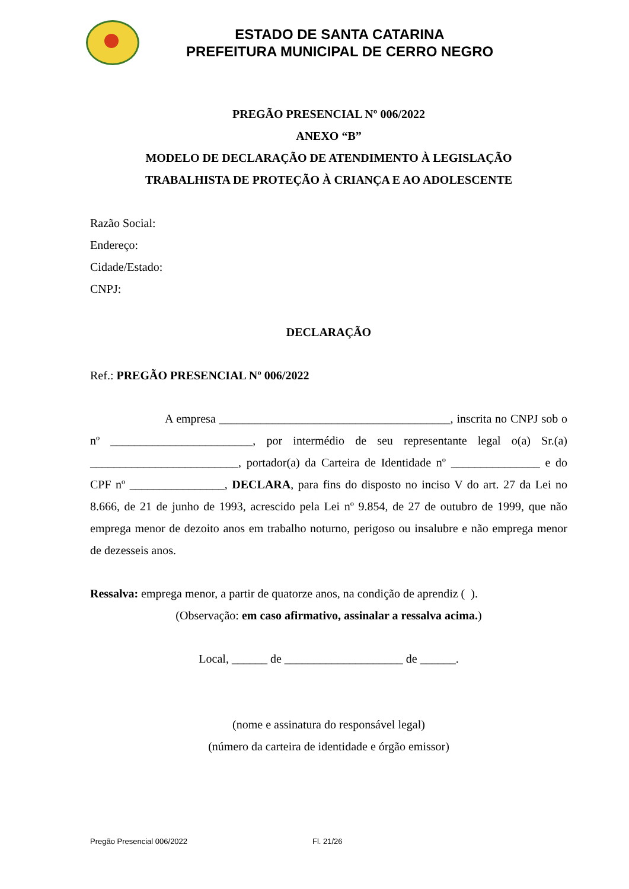ESTADO DE SANTA CATARINA
PREFEITURA MUNICIPAL DE CERRO NEGRO
PREGÃO PRESENCIAL Nº 006/2022
ANEXO “B”
MODELO DE DECLARAÇÃO DE ATENDIMENTO À LEGISLAÇÃO
TRABALHISTA DE PROTEÇÃO À CRIANÇA E AO ADOLESCENTE
Razão Social:
Endereço:
Cidade/Estado:
CNPJ:
DECLARAÇÃO
Ref.: PREGÃO PRESENCIAL Nº 006/2022
A empresa _______________________________________, inscrita no CNPJ sob o nº ________________________, por intermédio de seu representante legal o(a) Sr.(a) _________________________, portador(a) da Carteira de Identidade nº _______________ e do CPF nº ________________, DECLARA, para fins do disposto no inciso V do art. 27 da Lei no 8.666, de 21 de junho de 1993, acrescido pela Lei nº 9.854, de 27 de outubro de 1999, que não emprega menor de dezoito anos em trabalho noturno, perigoso ou insalubre e não emprega menor de dezesseis anos.
Ressalva: emprega menor, a partir de quatorze anos, na condição de aprendiz ( ).
(Observação: em caso afirmativo, assinalar a ressalva acima.)
Local, ______ de ____________________ de ______.
(nome e assinatura do responsável legal)
(número da carteira de identidade e órgão emissor)
Pregão Presencial 006/2022 Fl. 21/26